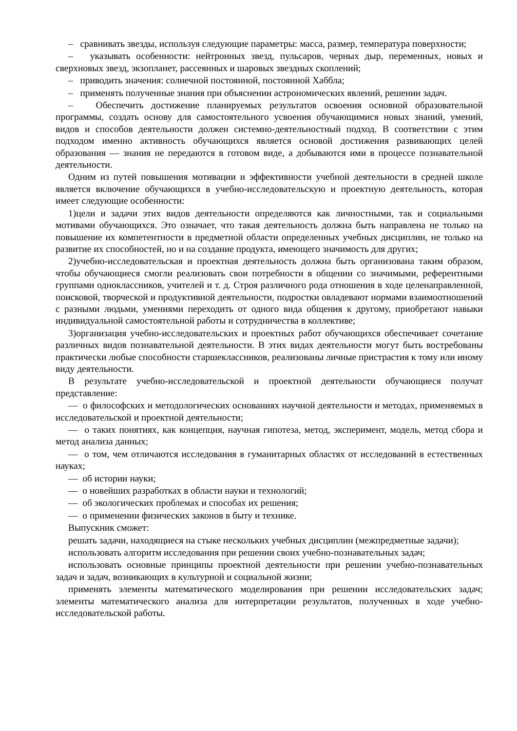– сравнивать звезды, используя следующие параметры: масса, размер, температура поверхности;
– указывать особенности: нейтронных звезд, пульсаров, черных дыр, переменных, новых и сверхновых звезд, экзопланет, рассеянных и шаровых звездных скоплений;
– приводить значения: солнечной постоянной, постоянной Хаббла;
– применять полученные знания при объяснении астрономических явлений, решении задач.
– Обеспечить достижение планируемых результатов освоения основной образовательной программы, создать основу для самостоятельного усвоения обучающимися новых знаний, умений, видов и способов деятельности должен системно-деятельностный подход. В соответствии с этим подходом именно активность обучающихся является основой достижения развивающих целей образования — знания не передаются в готовом виде, а добываются ими в процессе познавательной деятельности.
Одним из путей повышения мотивации и эффективности учебной деятельности в средней школе является включение обучающихся в учебно-исследовательскую и проектную деятельность, которая имеет следующие особенности:
1)цели и задачи этих видов деятельности определяются как личностными, так и социальными мотивами обучающихся. Это означает, что такая деятельность должна быть направлена не только на повышение их компетентности в предметной области определенных учебных дисциплин, не только на развитие их способностей, но и на создание продукта, имеющего значимость для других;
2)учебно-исследовательская и проектная деятельность должна быть организована таким образом, чтобы обучающиеся смогли реализовать свои потребности в общении со значимыми, референтными группами одноклассников, учителей и т. д. Строя различного рода отношения в ходе целенаправленной, поисковой, творческой и продуктивной деятельности, подростки овладевают нормами взаимоотношений с разными людьми, умениями переходить от одного вида общения к другому, приобретают навыки индивидуальной самостоятельной работы и сотрудничества в коллективе;
3)организация учебно-исследовательских и проектных работ обучающихся обеспечивает сочетание различных видов познавательной деятельности. В этих видах деятельности могут быть востребованы практически любые способности старшеклассников, реализованы личные пристрастия к тому или иному виду деятельности.
В результате учебно-исследовательской и проектной деятельности обучающиеся получат представление:
— о философских и методологических основаниях научной деятельности и методах, применяемых в исследовательской и проектной деятельности;
— о таких понятиях, как концепция, научная гипотеза, метод, эксперимент, модель, метод сбора и метод анализа данных;
— о том, чем отличаются исследования в гуманитарных областях от исследований в естественных науках;
— об истории науки;
— о новейших разработках в области науки и технологий;
— об экологических проблемах и способах их решения;
— о применении физических законов в быту и технике.
Выпускник сможет:
решать задачи, находящиеся на стыке нескольких учебных дисциплин (межпредметные задачи);
использовать алгоритм исследования при решении своих учебно-познавательных задач;
использовать основные принципы проектной деятельности при решении учебно-познавательных задач и задач, возникающих в культурной и социальной жизни;
применять элементы математического моделирования при решении исследовательских задач; элементы математического анализа для интерпретации результатов, полученных в ходе учебно-исследовательской работы.